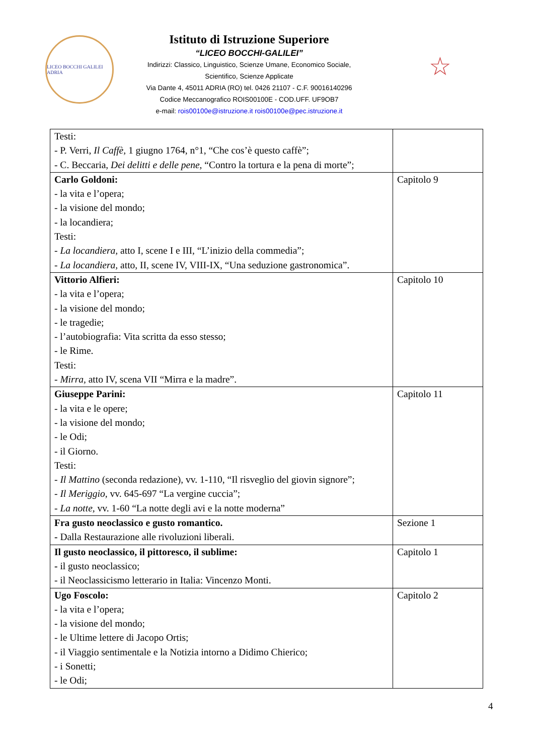LICEO BOCCHI GALILEI ADRIA
Istituto di Istruzione Superiore
“LICEO BOCCHI-GALILEI”
Indirizzi: Classico, Linguistico, Scienze Umane, Economico Sociale,
Scientifico, Scienze Applicate
Via Dante 4, 45011 ADRIA (RO) tel. 0426 21107 - C.F. 90016140296
Codice Meccanografico ROIS00100E - COD.UFF. UF9OB7
e-mail: rois00100e@istruzione.it rois00100e@pec.istruzione.it
☆
| Testi: - P. Verri, Il Caffè, 1 giugno 1764, n°1, “Che cos’è questo caffè”; - C. Beccaria, Dei delitti e delle pene, “Contro la tortura e la pena di morte”; | |
| Carlo Goldoni: - la vita e l’opera; - la visione del mondo; - la locandiera; Testi: - La locandiera, atto I, scene I e III, “L’inizio della commedia”; - La locandiera, atto, II, scene IV, VIII-IX, “Una seduzione gastronomica”. | Capitolo 9 |
| Vittorio Alfieri: - la vita e l’opera; - la visione del mondo; - le tragedie; - l’autobiografia: Vita scritta da esso stesso; - le Rime. Testi: - Mirra, atto IV, scena VII “Mirra e la madre”. | Capitolo 10 |
| Giuseppe Parini: - la vita e le opere; - la visione del mondo; - le Odi; - il Giorno. Testi: - Il Mattino (seconda redazione), vv. 1-110, “Il risveglio del giovin signore”; - Il Meriggio, vv. 645-697 “La vergine cuccia”; - La notte, vv. 1-60 “La notte degli avi e la notte moderna” | Capitolo 11 |
| Fra gusto neoclassico e gusto romantico. - Dalla Restaurazione alle rivoluzioni liberali. | Sezione 1 |
| Il gusto neoclassico, il pittoresco, il sublime: - il gusto neoclassico; - il Neoclassicismo letterario in Italia: Vincenzo Monti. | Capitolo 1 |
| Ugo Foscolo: - la vita e l’opera; - la visione del mondo; - le Ultime lettere di Jacopo Ortis; - il Viaggio sentimentale e la Notizia intorno a Didimo Chierico; - i Sonetti; - le Odi; | Capitolo 2 |
4